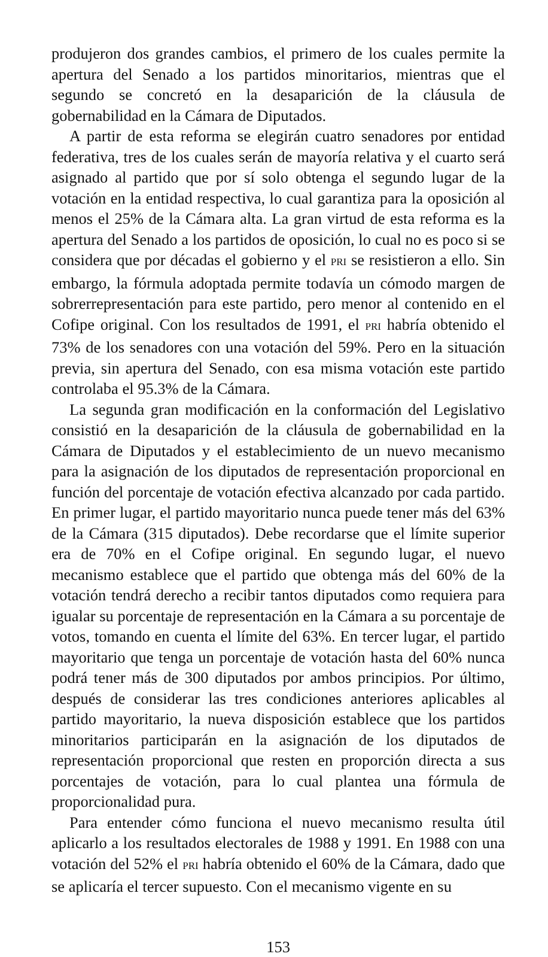produjeron dos grandes cambios, el primero de los cuales permite la apertura del Senado a los partidos minoritarios, mientras que el segundo se concretó en la desaparición de la cláusula de gobernabilidad en la Cámara de Diputados.
A partir de esta reforma se elegirán cuatro senadores por entidad federativa, tres de los cuales serán de mayoría relativa y el cuarto será asignado al partido que por sí solo obtenga el segundo lugar de la votación en la entidad respectiva, lo cual garantiza para la oposición al menos el 25% de la Cámara alta. La gran virtud de esta reforma es la apertura del Senado a los partidos de oposición, lo cual no es poco si se considera que por décadas el gobierno y el PRI se resistieron a ello. Sin embargo, la fórmula adoptada permite todavía un cómodo margen de sobrerrepresentación para este partido, pero menor al contenido en el Cofipe original. Con los resultados de 1991, el PRI habría obtenido el 73% de los senadores con una votación del 59%. Pero en la situación previa, sin apertura del Senado, con esa misma votación este partido controlaba el 95.3% de la Cámara.
La segunda gran modificación en la conformación del Legislativo consistió en la desaparición de la cláusula de gobernabilidad en la Cámara de Diputados y el establecimiento de un nuevo mecanismo para la asignación de los diputados de representación proporcional en función del porcentaje de votación efectiva alcanzado por cada partido. En primer lugar, el partido mayoritario nunca puede tener más del 63% de la Cámara (315 diputados). Debe recordarse que el límite superior era de 70% en el Cofipe original. En segundo lugar, el nuevo mecanismo establece que el partido que obtenga más del 60% de la votación tendrá derecho a recibir tantos diputados como requiera para igualar su porcentaje de representación en la Cámara a su porcentaje de votos, tomando en cuenta el límite del 63%. En tercer lugar, el partido mayoritario que tenga un porcentaje de votación hasta del 60% nunca podrá tener más de 300 diputados por ambos principios. Por último, después de considerar las tres condiciones anteriores aplicables al partido mayoritario, la nueva disposición establece que los partidos minoritarios participarán en la asignación de los diputados de representación proporcional que resten en proporción directa a sus porcentajes de votación, para lo cual plantea una fórmula de proporcionalidad pura.
Para entender cómo funciona el nuevo mecanismo resulta útil aplicarlo a los resultados electorales de 1988 y 1991. En 1988 con una votación del 52% el PRI habría obtenido el 60% de la Cámara, dado que se aplicaría el tercer supuesto. Con el mecanismo vigente en su
153